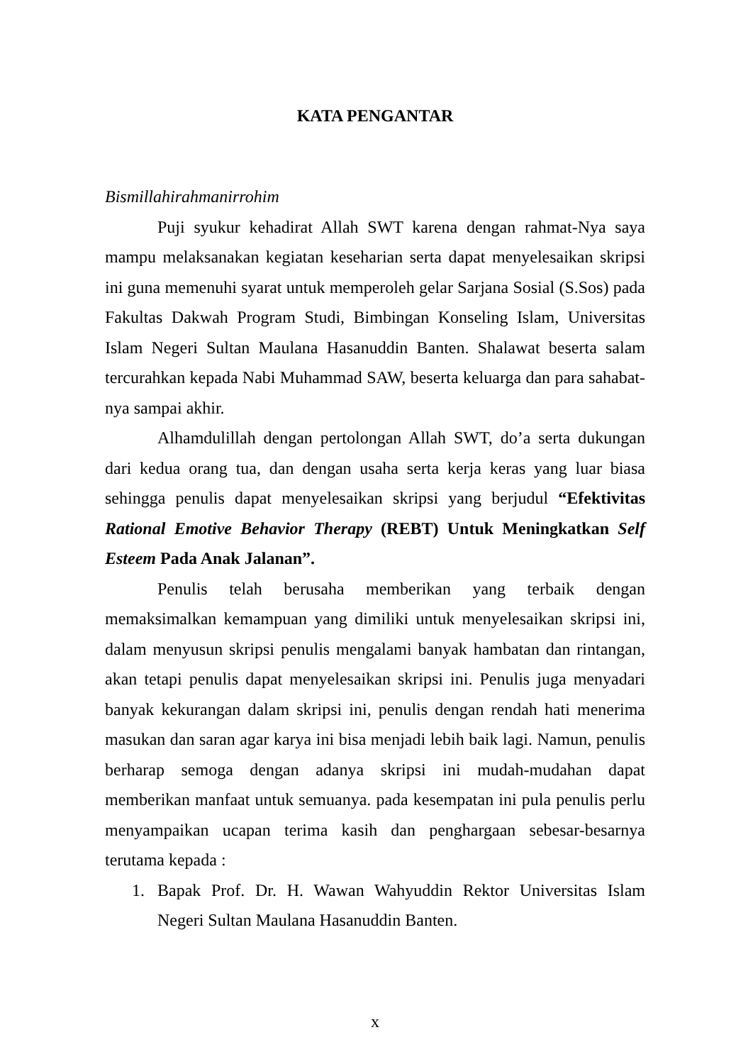KATA PENGANTAR
Bismillahirahmanirrohim
Puji syukur kehadirat Allah SWT karena dengan rahmat-Nya saya mampu melaksanakan kegiatan keseharian serta dapat menyelesaikan skripsi ini guna memenuhi syarat untuk memperoleh gelar Sarjana Sosial (S.Sos) pada Fakultas Dakwah Program Studi, Bimbingan Konseling Islam, Universitas Islam Negeri Sultan Maulana Hasanuddin Banten. Shalawat beserta salam tercurahkan kepada Nabi Muhammad SAW, beserta keluarga dan para sahabat-nya sampai akhir.
Alhamdulillah dengan pertolongan Allah SWT, do’a serta dukungan dari kedua orang tua, dan dengan usaha serta kerja keras yang luar biasa sehingga penulis dapat menyelesaikan skripsi yang berjudul “Efektivitas Rational Emotive Behavior Therapy (REBT) Untuk Meningkatkan Self Esteem Pada Anak Jalanan”.
Penulis telah berusaha memberikan yang terbaik dengan memaksimalkan kemampuan yang dimiliki untuk menyelesaikan skripsi ini, dalam menyusun skripsi penulis mengalami banyak hambatan dan rintangan, akan tetapi penulis dapat menyelesaikan skripsi ini. Penulis juga menyadari banyak kekurangan dalam skripsi ini, penulis dengan rendah hati menerima masukan dan saran agar karya ini bisa menjadi lebih baik lagi. Namun, penulis berharap semoga dengan adanya skripsi ini mudah-mudahan dapat memberikan manfaat untuk semuanya. pada kesempatan ini pula penulis perlu menyampaikan ucapan terima kasih dan penghargaan sebesar-besarnya terutama kepada :
1. Bapak Prof. Dr. H. Wawan Wahyuddin Rektor Universitas Islam Negeri Sultan Maulana Hasanuddin Banten.
x